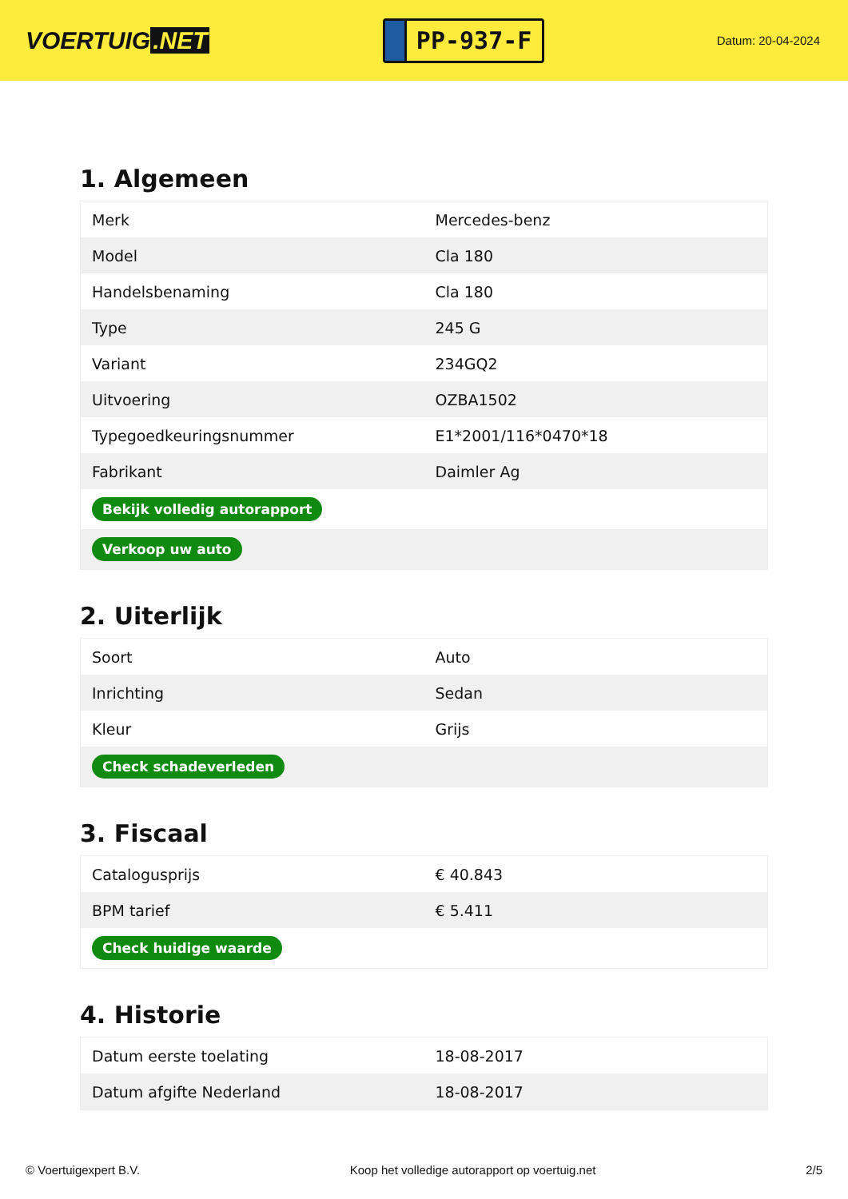VOERTUIG.NET
PP-937-F
Datum: 20-04-2024
1. Algemeen
| Merk | Mercedes-benz |
| Model | Cla 180 |
| Handelsbenaming | Cla 180 |
| Type | 245 G |
| Variant | 234GQ2 |
| Uitvoering | OZBA1502 |
| Typegoedkeuringsnummer | E1*2001/116*0470*18 |
| Fabrikant | Daimler Ag |
| Bekijk volledig autorapport | |
| Verkoop uw auto | |
2. Uiterlijk
| Soort | Auto |
| Inrichting | Sedan |
| Kleur | Grijs |
| Check schadeverleden | |
3. Fiscaal
| Catalogusprijs | € 40.843 |
| BPM tarief | € 5.411 |
| Check huidige waarde | |
4. Historie
| Datum eerste toelating | 18-08-2017 |
| Datum afgifte Nederland | 18-08-2017 |
© Voertuigexpert B.V. Koop het volledige autorapport op voertuig.net 2/5